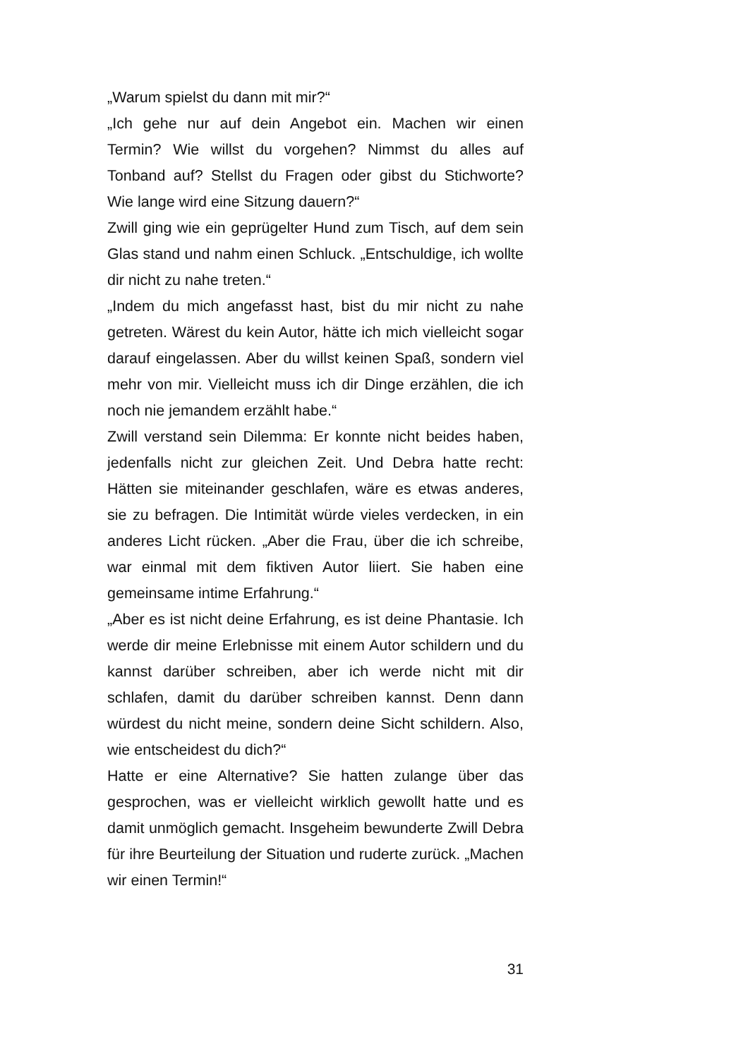„Warum spielst du dann mit mir?“
„Ich gehe nur auf dein Angebot ein. Machen wir einen Termin? Wie willst du vorgehen? Nimmst du alles auf Tonband auf? Stellst du Fragen oder gibst du Stichworte? Wie lange wird eine Sitzung dauern?“
Zwill ging wie ein geprügelter Hund zum Tisch, auf dem sein Glas stand und nahm einen Schluck. „Entschuldige, ich wollte dir nicht zu nahe treten.“
„Indem du mich angefasst hast, bist du mir nicht zu nahe getreten. Wärest du kein Autor, hätte ich mich vielleicht sogar darauf eingelassen. Aber du willst keinen Spaß, sondern viel mehr von mir. Vielleicht muss ich dir Dinge erzählen, die ich noch nie jemandem erzählt habe.“
Zwill verstand sein Dilemma: Er konnte nicht beides haben, jedenfalls nicht zur gleichen Zeit. Und Debra hatte recht: Hätten sie miteinander geschlafen, wäre es etwas anderes, sie zu befragen. Die Intimität würde vieles verdecken, in ein anderes Licht rücken. „Aber die Frau, über die ich schreibe, war einmal mit dem fiktiven Autor liiert. Sie haben eine gemeinsame intime Erfahrung.“
„Aber es ist nicht deine Erfahrung, es ist deine Phantasie. Ich werde dir meine Erlebnisse mit einem Autor schildern und du kannst darüber schreiben, aber ich werde nicht mit dir schlafen, damit du darüber schreiben kannst. Denn dann würdest du nicht meine, sondern deine Sicht schildern. Also, wie entscheidest du dich?“
Hatte er eine Alternative? Sie hatten zulange über das gesprochen, was er vielleicht wirklich gewollt hatte und es damit unmöglich gemacht. Insgeheim bewunderte Zwill Debra für ihre Beurteilung der Situation und ruderte zurück. „Machen wir einen Termin!“
31